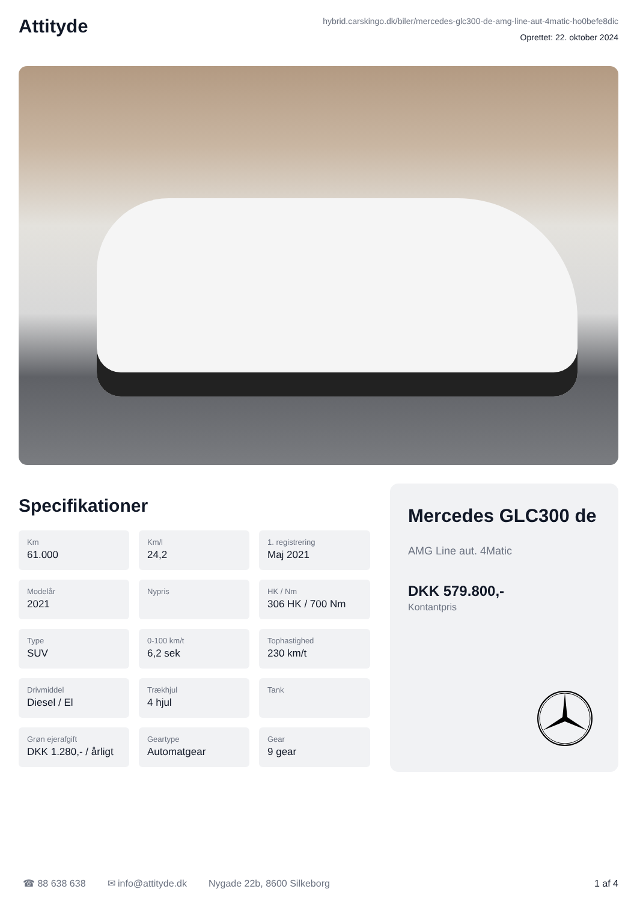Attityde
hybrid.carskingo.dk/biler/mercedes-glc300-de-amg-line-aut-4matic-ho0befe8dic
Oprettet: 22. oktober 2024
Specifikationer
Km
61.000
Km/l
24,2
1. registrering
Maj 2021
Modelår
2021
Nypris
HK / Nm
306 HK / 700 Nm
Type
SUV
0-100 km/t
6,2 sek
Tophastighed
230 km/t
Drivmiddel
Diesel / El
Trækhjul
4 hjul
Tank
Grøn ejerafgift
DKK 1.280,- / årligt
Geartype
Automatgear
Gear
9 gear
Mercedes GLC300 de
AMG Line aut. 4Matic
DKK 579.800,-
Kontantpris
☎ 88 638 638 ✉ info@attityde.dk Nygade 22b, 8600 Silkeborg 1 af 4